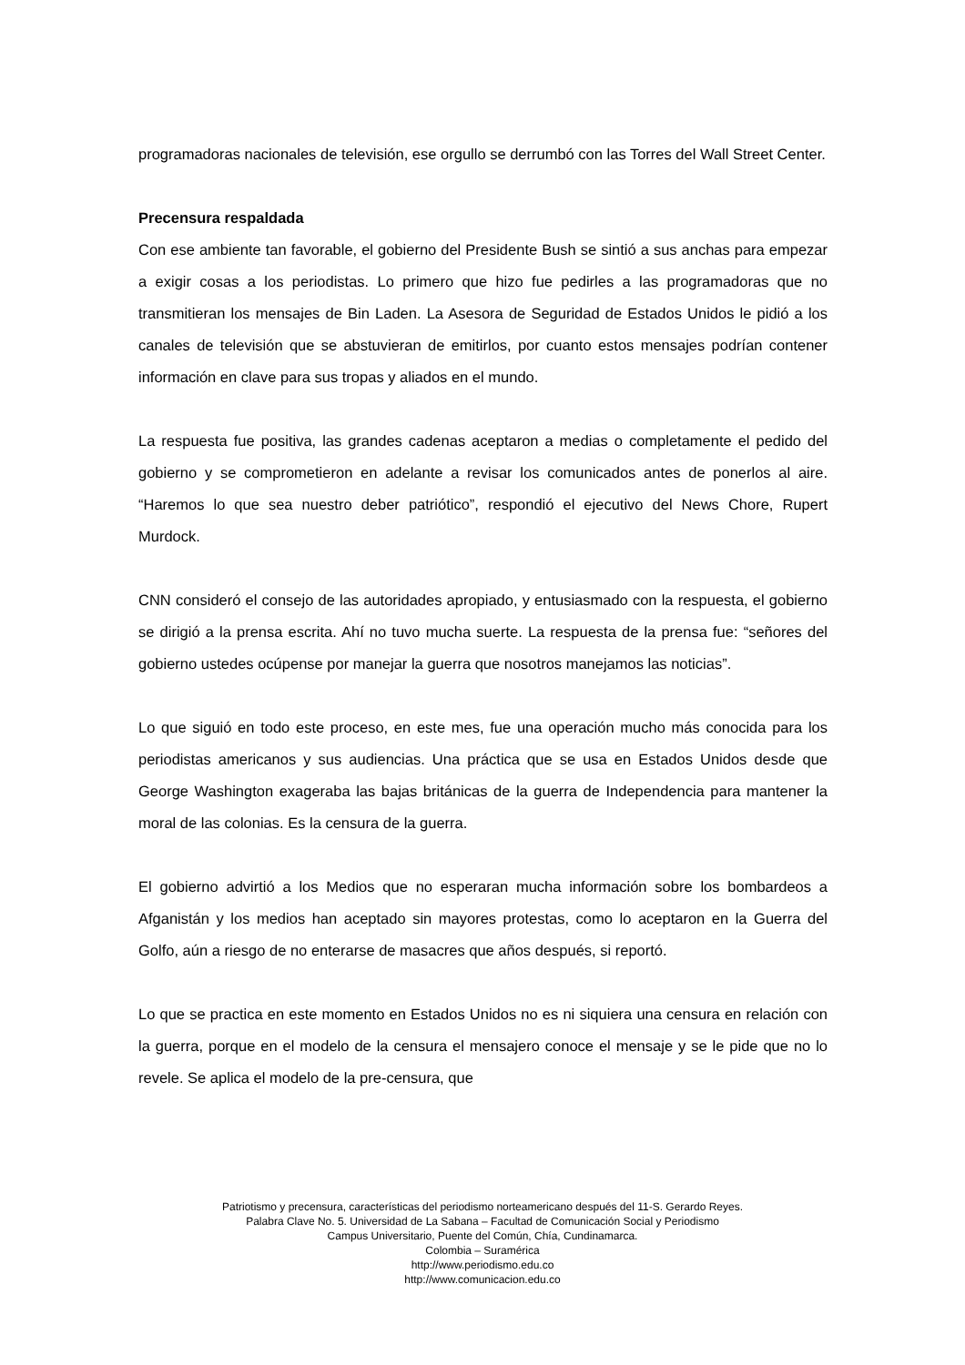programadoras nacionales de televisión, ese orgullo se derrumbó con las Torres del Wall Street Center.
Precensura respaldada
Con ese ambiente tan favorable, el gobierno del Presidente Bush se sintió a sus anchas para empezar a exigir cosas a los periodistas. Lo primero que hizo fue pedirles a las programadoras que no transmitieran los mensajes de Bin Laden. La Asesora de Seguridad de Estados Unidos le pidió a los canales de televisión que se abstuvieran de emitirlos, por cuanto estos mensajes podrían contener información en clave para sus tropas y aliados en el mundo.
La respuesta fue positiva, las grandes cadenas aceptaron a medias o completamente el pedido del gobierno y se comprometieron en adelante a revisar los comunicados antes de ponerlos al aire. “Haremos lo que sea nuestro deber patriótico”, respondió el ejecutivo del News Chore, Rupert Murdock.
CNN consideró el consejo de las autoridades apropiado, y entusiasmado con la respuesta, el gobierno se dirigió a la prensa escrita. Ahí no tuvo mucha suerte. La respuesta de la prensa fue: “señores del gobierno ustedes ocúpense por manejar la guerra que nosotros manejamos las noticias”.
Lo que siguió en todo este proceso, en este mes, fue una operación mucho más conocida para los periodistas americanos y sus audiencias. Una práctica que se usa en Estados Unidos desde que George Washington exageraba las bajas británicas de la guerra de Independencia para mantener la moral de las colonias. Es la censura de la guerra.
El gobierno advirtió a los Medios que no esperaran mucha información sobre los bombardeos a Afganistán y los medios han aceptado sin mayores protestas, como lo aceptaron en la Guerra del Golfo, aún a riesgo de no enterarse de masacres que años después, si reportó.
Lo que se practica en este momento en Estados Unidos no es ni siquiera una censura en relación con la guerra, porque en el modelo de la censura el mensajero conoce el mensaje y se le pide que no lo revele. Se aplica el modelo de la pre-censura, que
Patriotismo y precensura, características del periodismo norteamericano después del 11-S. Gerardo Reyes.
Palabra Clave No. 5. Universidad de La Sabana – Facultad de Comunicación Social y Periodismo
Campus Universitario, Puente del Común, Chía, Cundinamarca.
Colombia – Suramérica
http://www.periodismo.edu.co
http://www.comunicacion.edu.co